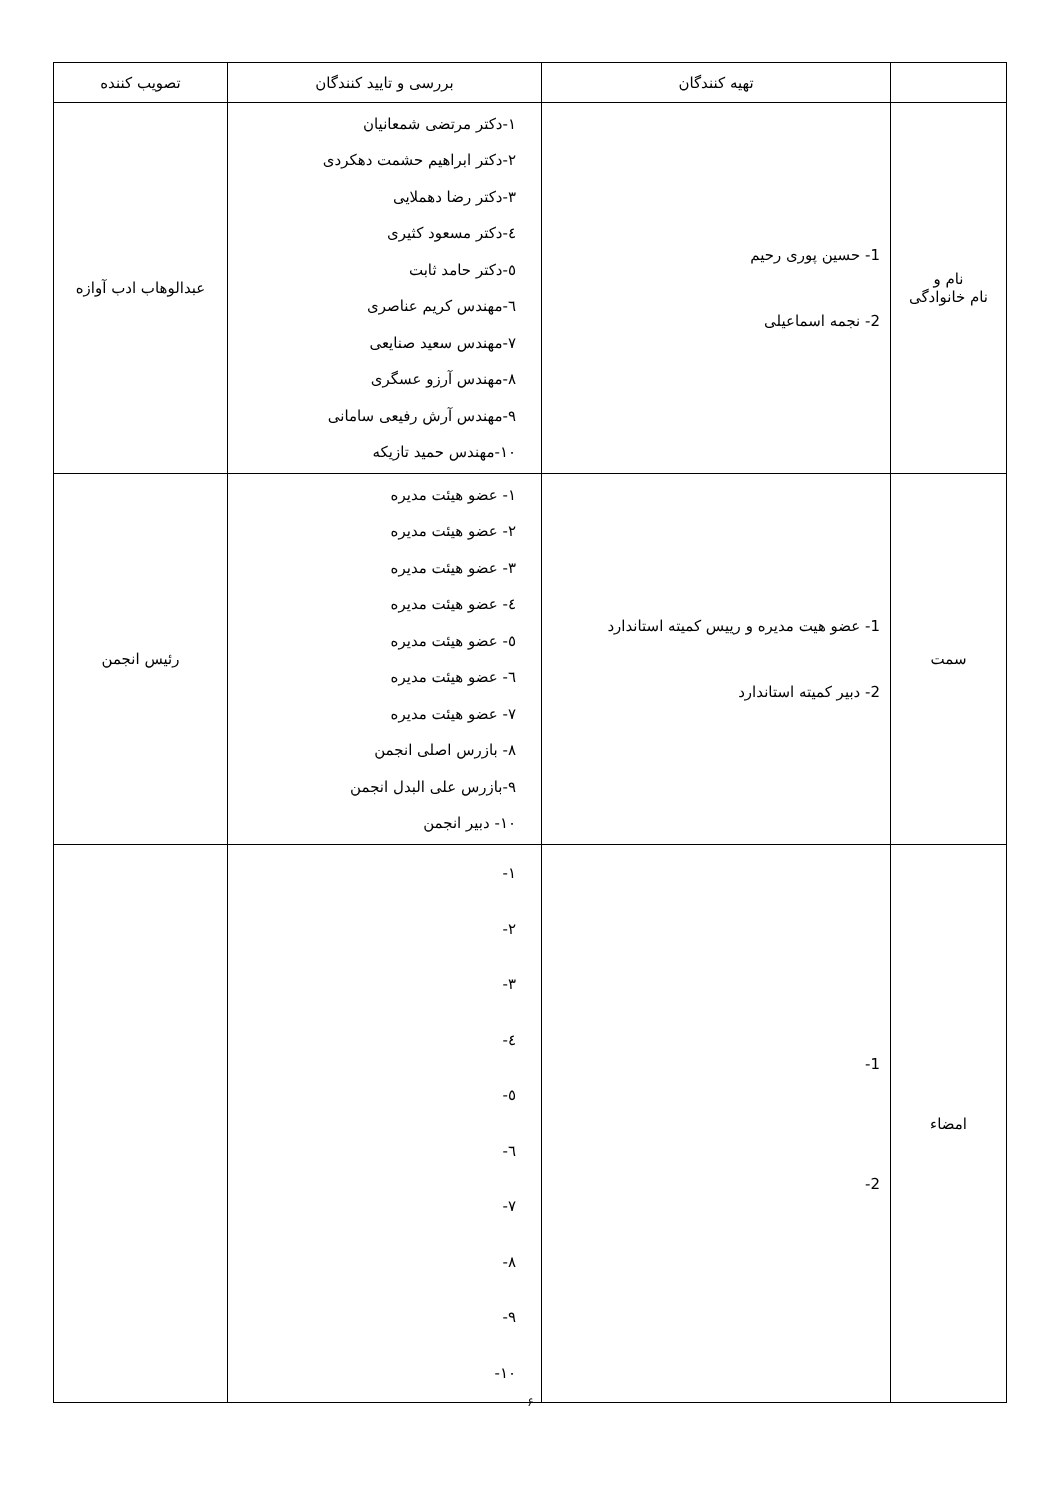| | تهیه کنندگان | بررسی و تایید کنندگان | تصویب کننده |
| --- | --- | --- | --- |
| نام و نام خانوادگی | 1- حسین پوری رحیم 2- نجمه اسماعیلی | ۱-دکتر مرتضی شمعانیان ۲-دکتر ابراهیم حشمت دهکردی ۳-دکتر رضا دهملایی ٤-دکتر مسعود کثیری ٥-دکتر حامد ثابت ٦-مهندس کریم عناصری ۷-مهندس سعید صنایعی ۸-مهندس آرزو عسگری ۹-مهندس آرش رفیعی سامانی ۱۰-مهندس حمید تازیکه | عبدالوهاب ادب آوازه |
| سمت | 1- عضو هیت مدیره و رییس کمیته استاندارد 2- دبیر کمیته استاندارد | ۱- عضو هیئت مدیره ۲- عضو هیئت مدیره ۳- عضو هیئت مدیره ٤- عضو هیئت مدیره ٥- عضو هیئت مدیره ٦- عضو هیئت مدیره ۷- عضو هیئت مدیره ۸- بازرس اصلی انجمن ۹-بازرس علی البدل انجمن ۱۰- دبیر انجمن | رئیس انجمن |
| امضاء | 1- 2- | ۱- ۲- ۳- ٤- ٥- ٦- ۷- ۸- ۹- ۱۰- | |
۶